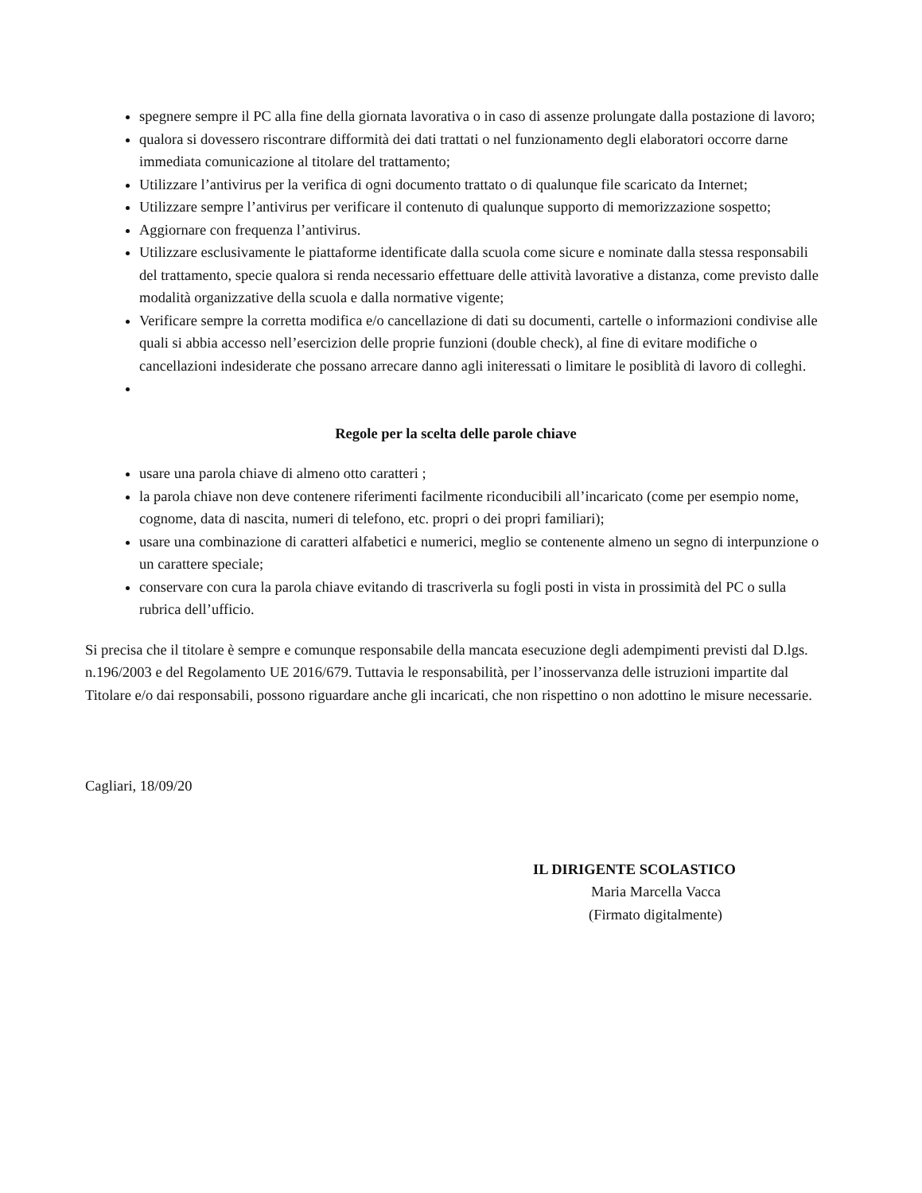spegnere sempre il PC alla fine della giornata lavorativa o in caso di assenze prolungate dalla postazione di lavoro;
qualora si dovessero riscontrare difformità dei dati trattati o nel funzionamento degli elaboratori occorre darne immediata comunicazione al titolare del trattamento;
Utilizzare l’antivirus per la verifica di ogni documento trattato o di qualunque file scaricato da Internet;
Utilizzare sempre l’antivirus per verificare il contenuto di qualunque supporto di memorizzazione sospetto;
Aggiornare con frequenza l’antivirus.
Utilizzare esclusivamente le piattaforme identificate dalla scuola come sicure e nominate dalla stessa responsabili del trattamento, specie qualora si renda necessario effettuare delle attività lavorative a distanza, come previsto dalle modalità organizzative della scuola e dalla normative vigente;
Verificare sempre la corretta modifica e/o cancellazione di dati su documenti, cartelle o informazioni condivise alle quali si abbia accesso nell’esercizion delle proprie funzioni (double check), al fine di evitare modifiche o cancellazioni indesiderate che possano arrecare danno agli initeressati o limitare le posiblità di lavoro di colleghi.
Regole per la scelta delle parole chiave
usare una parola chiave di almeno otto caratteri ;
la parola chiave non deve contenere riferimenti facilmente riconducibili all’incaricato (come per esempio nome, cognome, data di nascita, numeri di telefono, etc. propri o dei propri familiari);
usare una combinazione di caratteri alfabetici e numerici, meglio se contenente almeno un segno di interpunzione o un carattere speciale;
conservare con cura la parola chiave evitando di trascriverla su fogli posti in vista in prossimità del PC o sulla rubrica dell’ufficio.
Si precisa che il titolare è sempre e comunque responsabile della mancata esecuzione degli adempimenti previsti dal D.lgs. n.196/2003 e del Regolamento UE 2016/679. Tuttavia le responsabilità, per l’inosservanza delle istruzioni impartite dal Titolare e/o dai responsabili, possono riguardare anche gli incaricati, che non rispettino o non adottino le misure necessarie.
Cagliari, 18/09/20
IL DIRIGENTE SCOLASTICO
Maria Marcella Vacca
(Firmato digitalmente)